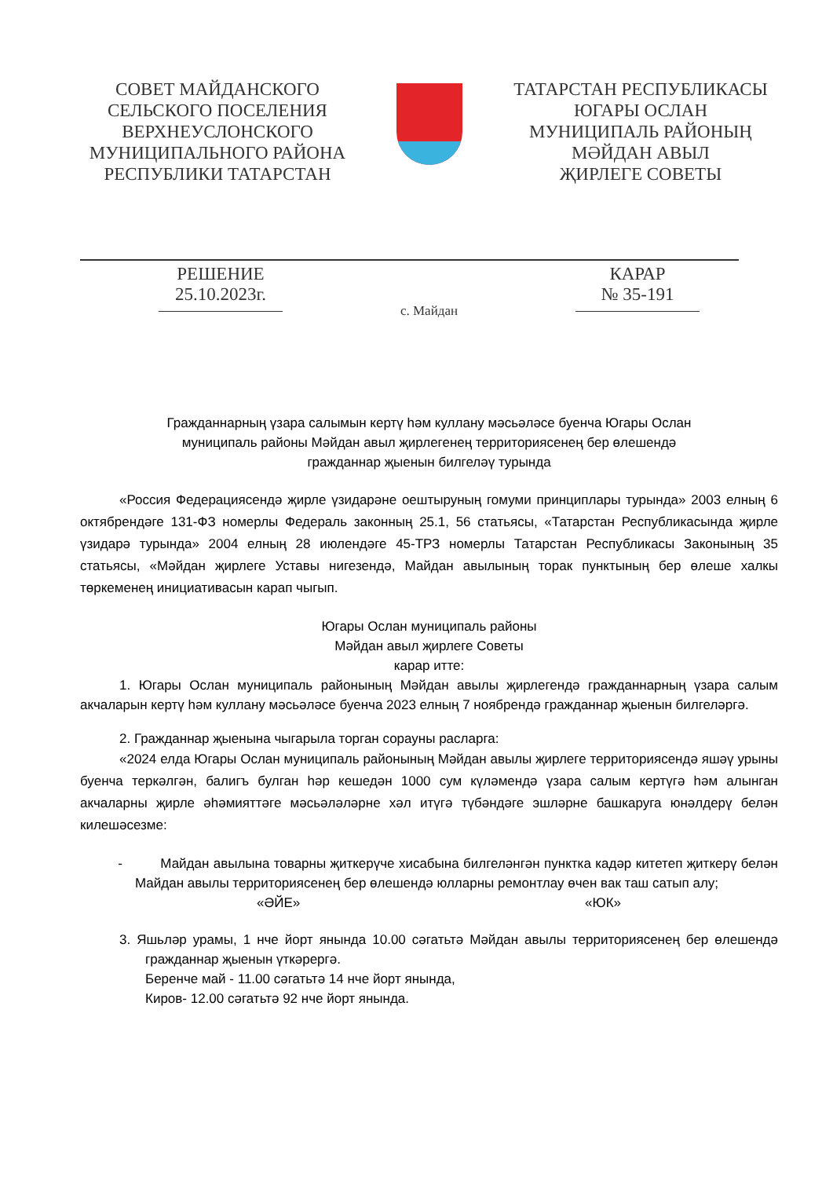СОВЕТ МАЙДАНСКОГО
СЕЛЬСКОГО ПОСЕЛЕНИЯ
ВЕРХНЕУСЛОНСКОГО
МУНИЦИПАЛЬНОГО РАЙОНА
РЕСПУБЛИКИ ТАТАРСТАН
ТАТАРСТАН РЕСПУБЛИКАСЫ
ЮГАРЫ ОСЛАН
МУНИЦИПАЛЬ РАЙОНЫҢ
МӘЙДАН АВЫЛ
ҖИРЛЕГЕ СОВЕТЫ
РЕШЕНИЕ
25.10.2023г.
с. Майдан
КАРАР
№ 35-191
Гражданнарның үзара салымын кертү һәм куллану мәсьәләсе буенча Югары Ослан
муниципаль районы Мәйдан авыл җирлегенең территориясенең бер өлешендә
гражданнар җыенын билгеләү турында
«Россия Федерациясендә җирле үзидарәне оештыруның гомуми принциплары турында» 2003 елның 6 октябрендәге 131-ФЗ номерлы Федераль законның 25.1, 56 статьясы, «Татарстан Республикасында җирле үзидарә турында» 2004 елның 28 июлендәге 45-ТРЗ номерлы Татарстан Республикасы Законының 35 статьясы, «Мәйдан җирлеге Уставы нигезендә, Майдан авылының торак пунктының бер өлеше халкы төркеменең инициативасын карап чыгып.
Югары Ослан муниципаль районы
Мәйдан авыл җирлеге Советы
карар итте:
1. Югары Ослан муниципаль районының Мәйдан авылы җирлегендә гражданнарның үзара салым акчаларын кертү һәм куллану мәсьәләсе буенча 2023 елның 7 ноябрендә гражданнар җыенын билгеләргә.
2. Гражданнар җыенына чыгарыла торган сорауны расларга:
«2024 елда Югары Ослан муниципаль районының Мәйдан авылы җирлеге территориясендә яшәү урыны буенча теркәлгән, балигъ булган һәр кешедән 1000 сум күләмендә үзара салым кертүгә һәм алынган акчаларны җирле әһәмияттәге мәсьәләләрне хәл итүгә түбәндәге эшләрне башкаруга юнәлдерү белән килешәсезме:
- Майдан авылына товарны җиткерүче хисабына билгеләнгән пунктка кадәр китетеп җиткерү белән Майдан авылы территориясенең бер өлешендә юлларны ремонтлау өчен вак таш сатып алу;
«ӘЙЕ» «ЮК»
3. Яшьләр урамы, 1 нче йорт янында 10.00 сәгатьтә Мәйдан авылы территориясенең бер өлешендә гражданнар җыенын үткәрергә.
Беренче май - 11.00 сәгатьтә 14 нче йорт янында,
Киров- 12.00 сәгатьтә 92 нче йорт янында.